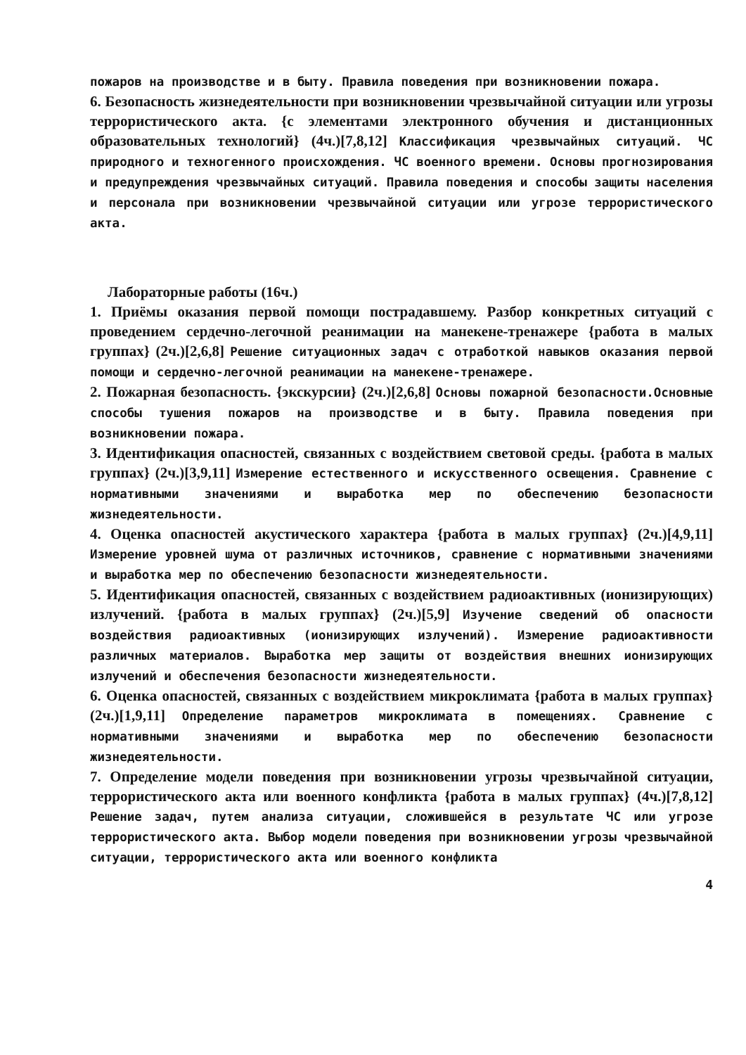пожаров на производстве и в быту. Правила поведения при возникновении пожара.
6. Безопасность жизнедеятельности при возникновении чрезвычайной ситуации или угрозы террористического акта. {с элементами электронного обучения и дистанционных образовательных технологий} (4ч.)[7,8,12] Классификация чрезвычайных ситуаций. ЧС природного и техногенного происхождения. ЧС военного времени. Основы прогнозирования и предупреждения чрезвычайных ситуаций. Правила поведения и способы защиты населения и персонала при возникновении чрезвычайной ситуации или угрозе террористического акта.
Лабораторные работы (16ч.)
1. Приёмы оказания первой помощи пострадавшему. Разбор конкретных ситуаций с проведением сердечно-легочной реанимации на манекене-тренажере {работа в малых группах} (2ч.)[2,6,8] Решение ситуационных задач с отработкой навыков оказания первой помощи и сердечно-легочной реанимации на манекене-тренажере.
2. Пожарная безопасность. {экскурсии} (2ч.)[2,6,8] Основы пожарной безопасности.Основные способы тушения пожаров на производстве и в быту. Правила поведения при возникновении пожара.
3. Идентификация опасностей, связанных с воздействием световой среды. {работа в малых группах} (2ч.)[3,9,11] Измерение естественного и искусственного освещения. Сравнение с нормативными значениями и выработка мер по обеспечению безопасности жизнедеятельности.
4. Оценка опасностей акустического характера {работа в малых группах} (2ч.)[4,9,11] Измерение уровней шума от различных источников, сравнение с нормативными значениями и выработка мер по обеспечению безопасности жизнедеятельности.
5. Идентификация опасностей, связанных с воздействием радиоактивных (ионизирующих) излучений. {работа в малых группах} (2ч.)[5,9] Изучение сведений об опасности воздействия радиоактивных (ионизирующих излучений). Измерение радиоактивности различных материалов. Выработка мер защиты от воздействия внешних ионизирующих излучений и обеспечения безопасности жизнедеятельности.
6. Оценка опасностей, связанных с воздействием микроклимата {работа в малых группах} (2ч.)[1,9,11] Определение параметров микроклимата в помещениях. Сравнение с нормативными значениями и выработка мер по обеспечению безопасности жизнедеятельности.
7. Определение модели поведения при возникновении угрозы чрезвычайной ситуации, террористического акта или военного конфликта {работа в малых группах} (4ч.)[7,8,12] Решение задач, путем анализа ситуации, сложившейся в результате ЧС или угрозе террористического акта. Выбор модели поведения при возникновении угрозы чрезвычайной ситуации, террористического акта или военного конфликта
4